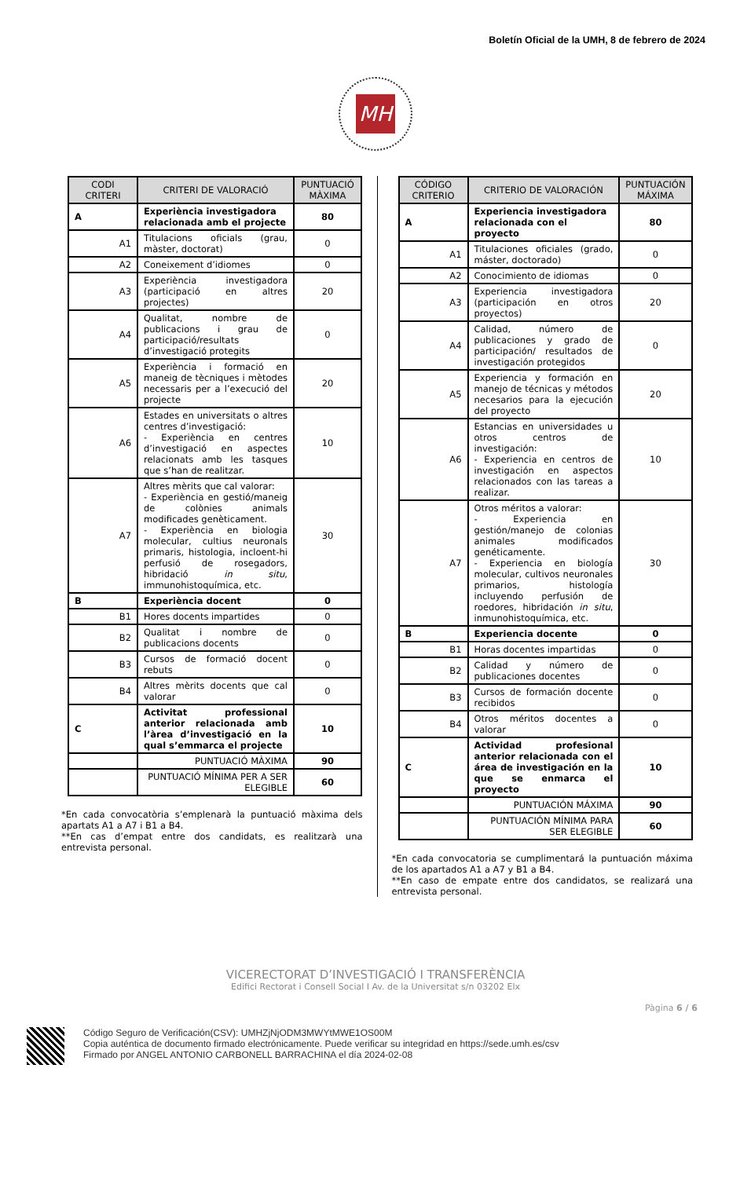Boletín Oficial de la UMH, 8 de febrero de 2024
MH
| CODI CRITERI | CRITERI DE VALORACIÓ | PUNTUACIÓ MÀXIMA |
| --- | --- | --- |
| A | Experiència investigadora relacionada amb el projecte | 80 |
| A1 | Titulacions oficials (grau, màster, doctorat) | 0 |
| A2 | Coneixement d’idiomes | 0 |
| A3 | Experiència investigadora (participació en altres projectes) | 20 |
| A4 | Qualitat, nombre de publicacions i grau de participació/resultats d’investigació protegits | 0 |
| A5 | Experiència i formació en maneig de tècniques i mètodes necessaris per a l’execució del projecte | 20 |
| A6 | Estades en universitats o altres centres d’investigació: - Experiència en centres d’investigació en aspectes relacionats amb les tasques que s’han de realitzar. | 10 |
| A7 | Altres mèrits que cal valorar: - Experiència en gestió/maneig de colònies animals modificades genèticament. - Experiència en biologia molecular, cultius neuronals primaris, histologia, incloent-hi perfusió de rosegadors, hibridació in situ , immunohistoquímica, etc. | 30 |
| B | Experiència docent | 0 |
| B1 | Hores docents impartides | 0 |
| B2 | Qualitat i nombre de publicacions docents | 0 |
| B3 | Cursos de formació docent rebuts | 0 |
| B4 | Altres mèrits docents que cal valorar | 0 |
| C | Activitat professional anterior relacionada amb l’àrea d’investigació en la qual s’emmarca el projecte | 10 |
| | PUNTUACIÓ MÀXIMA | 90 |
| | PUNTUACIÓ MÍNIMA PER A SER ELEGIBLE | 60 |
*En cada convocatòria s’emplenarà la puntuació màxima dels apartats A1 a A7 i B1 a B4.
**En cas d’empat entre dos candidats, es realitzarà una entrevista personal.
| CÓDIGO CRITERIO | CRITERIO DE VALORACIÓN | PUNTUACIÓN MÁXIMA |
| --- | --- | --- |
| A | Experiencia investigadora relacionada con el proyecto | 80 |
| A1 | Titulaciones oficiales (grado, máster, doctorado) | 0 |
| A2 | Conocimiento de idiomas | 0 |
| A3 | Experiencia investigadora (participación en otros proyectos) | 20 |
| A4 | Calidad, número de publicaciones y grado de participación/ resultados de investigación protegidos | 0 |
| A5 | Experiencia y formación en manejo de técnicas y métodos necesarios para la ejecución del proyecto | 20 |
| A6 | Estancias en universidades u otros centros de investigación: - Experiencia en centros de investigación en aspectos relacionados con las tareas a realizar. | 10 |
| A7 | Otros méritos a valorar: - Experiencia en gestión/manejo de colonias animales modificados genéticamente. - Experiencia en biología molecular, cultivos neuronales primarios, histología incluyendo perfusión de roedores, hibridación in situ , inmunohistoquímica, etc. | 30 |
| B | Experiencia docente | 0 |
| B1 | Horas docentes impartidas | 0 |
| B2 | Calidad y número de publicaciones docentes | 0 |
| B3 | Cursos de formación docente recibidos | 0 |
| B4 | Otros méritos docentes a valorar | 0 |
| C | Actividad profesional anterior relacionada con el área de investigación en la que se enmarca el proyecto | 10 |
| | PUNTUACIÓN MÁXIMA | 90 |
| | PUNTUACIÓN MÍNIMA PARA SER ELEGIBLE | 60 |
*En cada convocatoria se cumplimentará la puntuación máxima de los apartados A1 a A7 y B1 a B4.
**En caso de empate entre dos candidatos, se realizará una entrevista personal.
VICERECTORAT D’INVESTIGACIÓ I TRANSFERÈNCIA
Edifici Rectorat i Consell Social I Av. de la Universitat s/n 03202 Elx
Pàgina 6 / 6
Código Seguro de Verificación(CSV): UMHZjNjODM3MWYtMWE1OS00M
Copia auténtica de documento firmado electrónicamente. Puede verificar su integridad en https://sede.umh.es/csv
Firmado por ANGEL ANTONIO CARBONELL BARRACHINA el día 2024-02-08